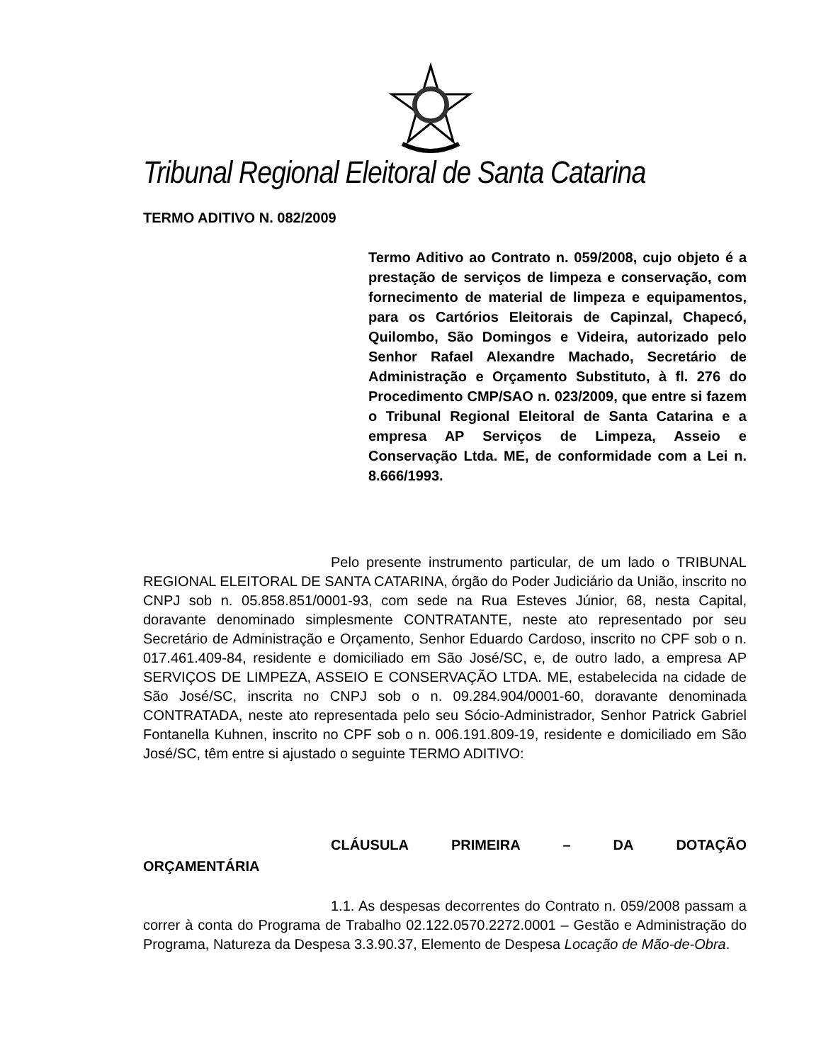Tribunal Regional Eleitoral de Santa Catarina
TERMO ADITIVO N. 082/2009
Termo Aditivo ao Contrato n. 059/2008, cujo objeto é a prestação de serviços de limpeza e conservação, com fornecimento de material de limpeza e equipamentos, para os Cartórios Eleitorais de Capinzal, Chapecó, Quilombo, São Domingos e Videira, autorizado pelo Senhor Rafael Alexandre Machado, Secretário de Administração e Orçamento Substituto, à fl. 276 do Procedimento CMP/SAO n. 023/2009, que entre si fazem o Tribunal Regional Eleitoral de Santa Catarina e a empresa AP Serviços de Limpeza, Asseio e Conservação Ltda. ME, de conformidade com a Lei n. 8.666/1993.
Pelo presente instrumento particular, de um lado o TRIBUNAL REGIONAL ELEITORAL DE SANTA CATARINA, órgão do Poder Judiciário da União, inscrito no CNPJ sob n. 05.858.851/0001-93, com sede na Rua Esteves Júnior, 68, nesta Capital, doravante denominado simplesmente CONTRATANTE, neste ato representado por seu Secretário de Administração e Orçamento, Senhor Eduardo Cardoso, inscrito no CPF sob o n. 017.461.409-84, residente e domiciliado em São José/SC, e, de outro lado, a empresa AP SERVIÇOS DE LIMPEZA, ASSEIO E CONSERVAÇÃO LTDA. ME, estabelecida na cidade de São José/SC, inscrita no CNPJ sob o n. 09.284.904/0001-60, doravante denominada CONTRATADA, neste ato representada pelo seu Sócio-Administrador, Senhor Patrick Gabriel Fontanella Kuhnen, inscrito no CPF sob o n. 006.191.809-19, residente e domiciliado em São José/SC, têm entre si ajustado o seguinte TERMO ADITIVO:
CLÁUSULA PRIMEIRA – DA DOTAÇÃO
ORÇAMENTÁRIA
1.1. As despesas decorrentes do Contrato n. 059/2008 passam a correr à conta do Programa de Trabalho 02.122.0570.2272.0001 – Gestão e Administração do Programa, Natureza da Despesa 3.3.90.37, Elemento de Despesa Locação de Mão-de-Obra.